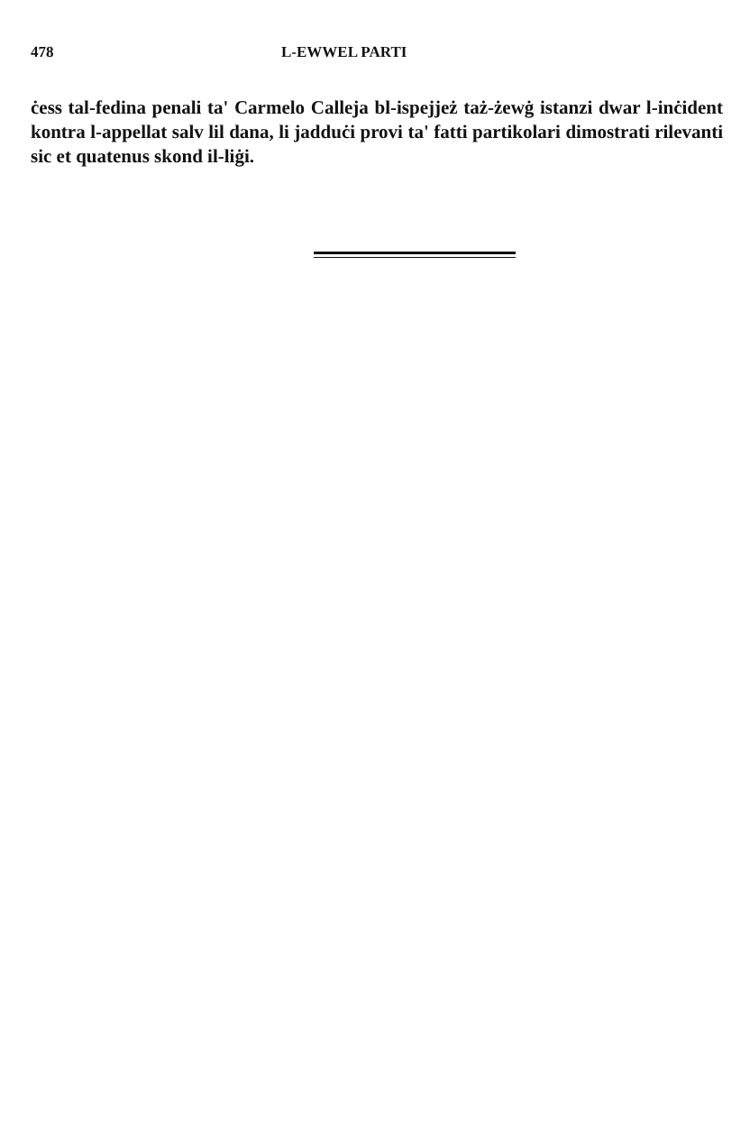478 L-EWWEL PARTI
ċess tal-fedina penali ta' Carmelo Calleja bl-ispejjeż taż-żewġ istanzi dwar l-inċident kontra l-appellat salv lil dana, li jadduċi provi ta' fatti partikolari dimostrati rilevanti sic et quatenus skond il-liġi.